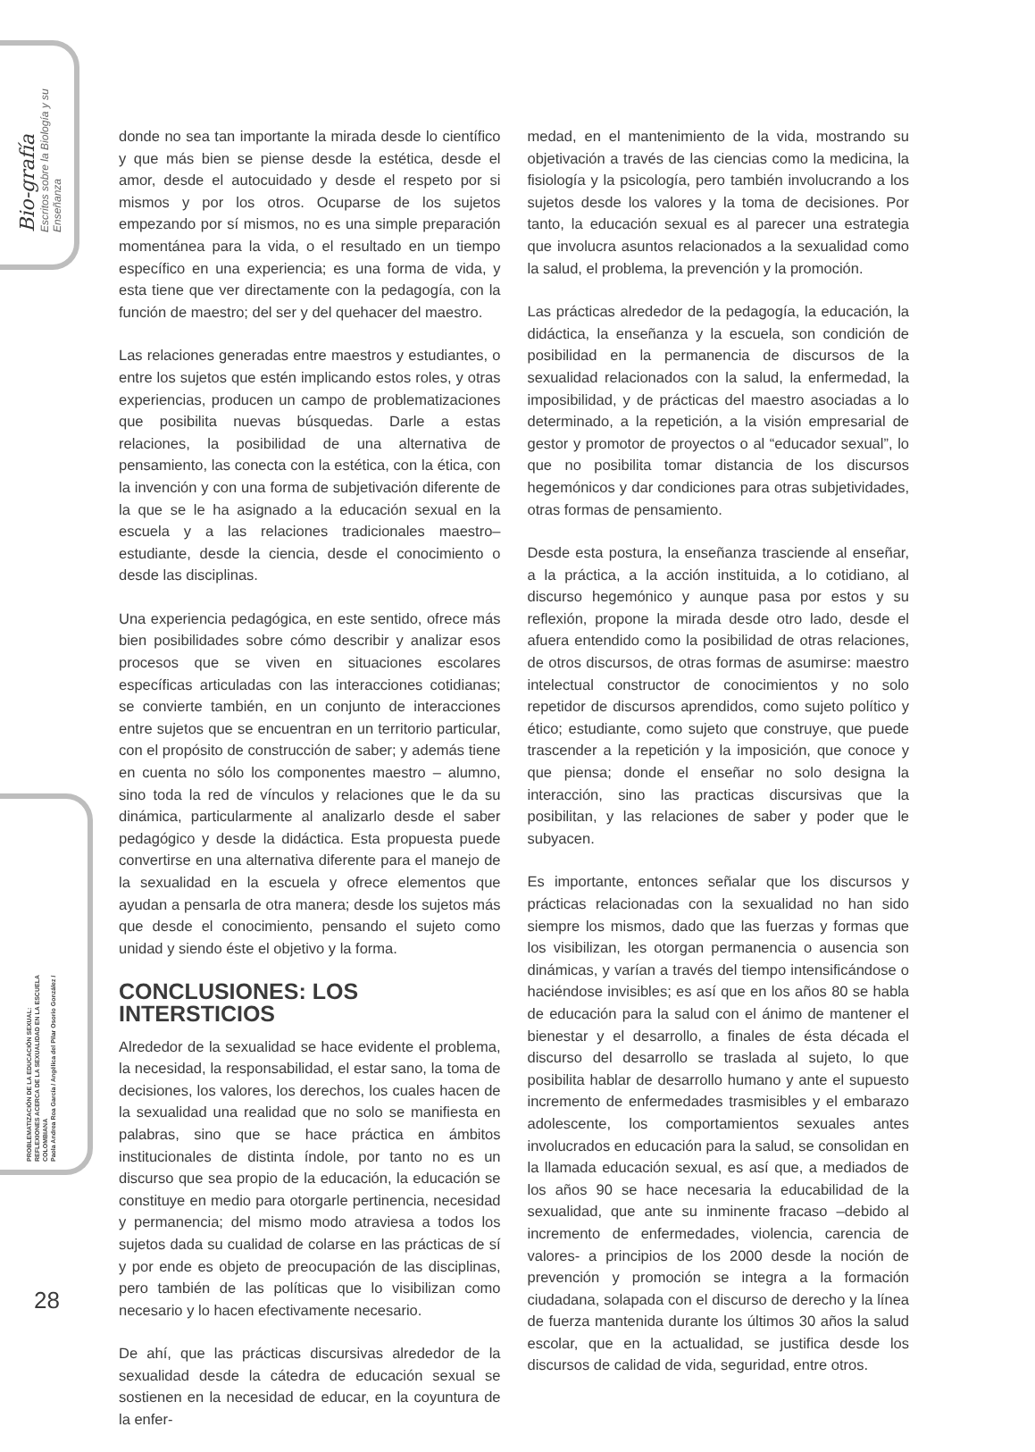Bio-grafía
Escritos sobre la Biología y su Enseñanza
PROBLEMATIZACIÓN DE LA EDUCACIÓN SEXUAL:
REFLEXIONES ACERCA DE LA SEXUALIDAD EN LA ESCUELA COLOMBIANA
Paola Andrea Roa García / Angélica del Pilar Osorio González /
donde no sea tan importante la mirada desde lo científico y que más bien se piense desde la estética, desde el amor, desde el autocuidado y desde el respeto por si mismos y por los otros. Ocuparse de los sujetos empezando por sí mismos, no es una simple preparación momentánea para la vida, o el resultado en un tiempo específico en una experiencia; es una forma de vida, y esta tiene que ver directamente con la pedagogía, con la función de maestro; del ser y del quehacer del maestro.
Las relaciones generadas entre maestros y estudiantes, o entre los sujetos que estén implicando estos roles, y otras experiencias, producen un campo de problematizaciones que posibilita nuevas búsquedas. Darle a estas relaciones, la posibilidad de una alternativa de pensamiento, las conecta con la estética, con la ética, con la invención y con una forma de subjetivación diferente de la que se le ha asignado a la educación sexual en la escuela y a las relaciones tradicionales maestro–estudiante, desde la ciencia, desde el conocimiento o desde las disciplinas.
Una experiencia pedagógica, en este sentido, ofrece más bien posibilidades sobre cómo describir y analizar esos procesos que se viven en situaciones escolares específicas articuladas con las interacciones cotidianas; se convierte también, en un conjunto de interacciones entre sujetos que se encuentran en un territorio particular, con el propósito de construcción de saber; y además tiene en cuenta no sólo los componentes maestro – alumno, sino toda la red de vínculos y relaciones que le da su dinámica, particularmente al analizarlo desde el saber pedagógico y desde la didáctica. Esta propuesta puede convertirse en una alternativa diferente para el manejo de la sexualidad en la escuela y ofrece elementos que ayudan a pensarla de otra manera; desde los sujetos más que desde el conocimiento, pensando el sujeto como unidad y siendo éste el objetivo y la forma.
CONCLUSIONES: LOS INTERSTICIOS
Alrededor de la sexualidad se hace evidente el problema, la necesidad, la responsabilidad, el estar sano, la toma de decisiones, los valores, los derechos, los cuales hacen de la sexualidad una realidad que no solo se manifiesta en palabras, sino que se hace práctica en ámbitos institucionales de distinta índole, por tanto no es un discurso que sea propio de la educación, la educación se constituye en medio para otorgarle pertinencia, necesidad y permanencia; del mismo modo atraviesa a todos los sujetos dada su cualidad de colarse en las prácticas de sí y por ende es objeto de preocupación de las disciplinas, pero también de las políticas que lo visibilizan como necesario y lo hacen efectivamente necesario.
De ahí, que las prácticas discursivas alrededor de la sexualidad desde la cátedra de educación sexual se sostienen en la necesidad de educar, en la coyuntura de la enfer-
medad, en el mantenimiento de la vida, mostrando su objetivación a través de las ciencias como la medicina, la fisiología y la psicología, pero también involucrando a los sujetos desde los valores y la toma de decisiones. Por tanto, la educación sexual es al parecer una estrategia que involucra asuntos relacionados a la sexualidad como la salud, el problema, la prevención y la promoción.
Las prácticas alrededor de la pedagogía, la educación, la didáctica, la enseñanza y la escuela, son condición de posibilidad en la permanencia de discursos de la sexualidad relacionados con la salud, la enfermedad, la imposibilidad, y de prácticas del maestro asociadas a lo determinado, a la repetición, a la visión empresarial de gestor y promotor de proyectos o al “educador sexual”, lo que no posibilita tomar distancia de los discursos hegemónicos y dar condiciones para otras subjetividades, otras formas de pensamiento.
Desde esta postura, la enseñanza trasciende al enseñar, a la práctica, a la acción instituida, a lo cotidiano, al discurso hegemónico y aunque pasa por estos y su reflexión, propone la mirada desde otro lado, desde el afuera entendido como la posibilidad de otras relaciones, de otros discursos, de otras formas de asumirse: maestro intelectual constructor de conocimientos y no solo repetidor de discursos aprendidos, como sujeto político y ético; estudiante, como sujeto que construye, que puede trascender a la repetición y la imposición, que conoce y que piensa; donde el enseñar no solo designa la interacción, sino las practicas discursivas que la posibilitan, y las relaciones de saber y poder que le subyacen.
Es importante, entonces señalar que los discursos y prácticas relacionadas con la sexualidad no han sido siempre los mismos, dado que las fuerzas y formas que los visibilizan, les otorgan permanencia o ausencia son dinámicas, y varían a través del tiempo intensificándose o haciéndose invisibles; es así que en los años 80 se habla de educación para la salud con el ánimo de mantener el bienestar y el desarrollo, a finales de ésta década el discurso del desarrollo se traslada al sujeto, lo que posibilita hablar de desarrollo humano y ante el supuesto incremento de enfermedades trasmisibles y el embarazo adolescente, los comportamientos sexuales antes involucrados en educación para la salud, se consolidan en la llamada educación sexual, es así que, a mediados de los años 90 se hace necesaria la educabilidad de la sexualidad, que ante su inminente fracaso –debido al incremento de enfermedades, violencia, carencia de valores- a principios de los 2000 desde la noción de prevención y promoción se integra a la formación ciudadana, solapada con el discurso de derecho y la línea de fuerza mantenida durante los últimos 30 años la salud escolar, que en la actualidad, se justifica desde los discursos de calidad de vida, seguridad, entre otros.
28